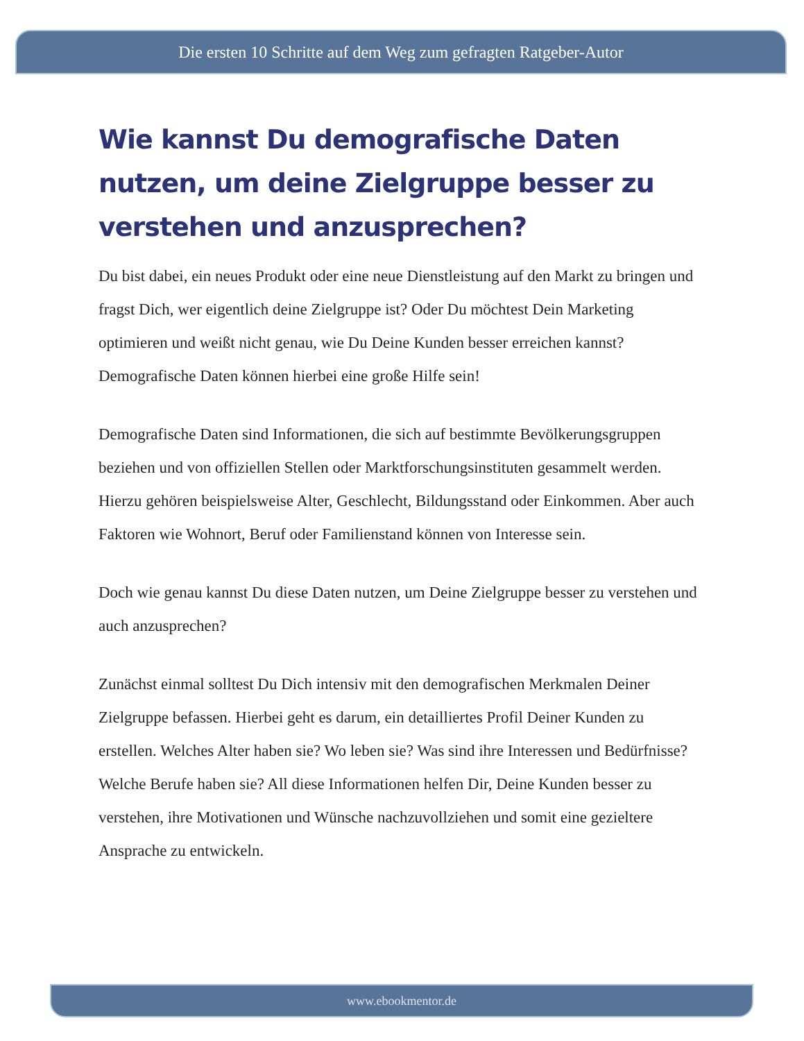Die ersten 10 Schritte auf dem Weg zum gefragten Ratgeber-Autor
Wie kannst Du demografische Daten nutzen, um deine Zielgruppe besser zu verstehen und anzusprechen?
Du bist dabei, ein neues Produkt oder eine neue Dienstleistung auf den Markt zu bringen und fragst Dich, wer eigentlich deine Zielgruppe ist? Oder Du möchtest Dein Marketing optimieren und weißt nicht genau, wie Du Deine Kunden besser erreichen kannst? Demografische Daten können hierbei eine große Hilfe sein!
Demografische Daten sind Informationen, die sich auf bestimmte Bevölkerungsgruppen beziehen und von offiziellen Stellen oder Marktforschungsinstituten gesammelt werden. Hierzu gehören beispielsweise Alter, Geschlecht, Bildungsstand oder Einkommen. Aber auch Faktoren wie Wohnort, Beruf oder Familienstand können von Interesse sein.
Doch wie genau kannst Du diese Daten nutzen, um Deine Zielgruppe besser zu verstehen und auch anzusprechen?
Zunächst einmal solltest Du Dich intensiv mit den demografischen Merkmalen Deiner Zielgruppe befassen. Hierbei geht es darum, ein detailliertes Profil Deiner Kunden zu erstellen. Welches Alter haben sie? Wo leben sie? Was sind ihre Interessen und Bedürfnisse? Welche Berufe haben sie? All diese Informationen helfen Dir, Deine Kunden besser zu verstehen, ihre Motivationen und Wünsche nachzuvollziehen und somit eine gezieltere Ansprache zu entwickeln.
www.ebookmentor.de